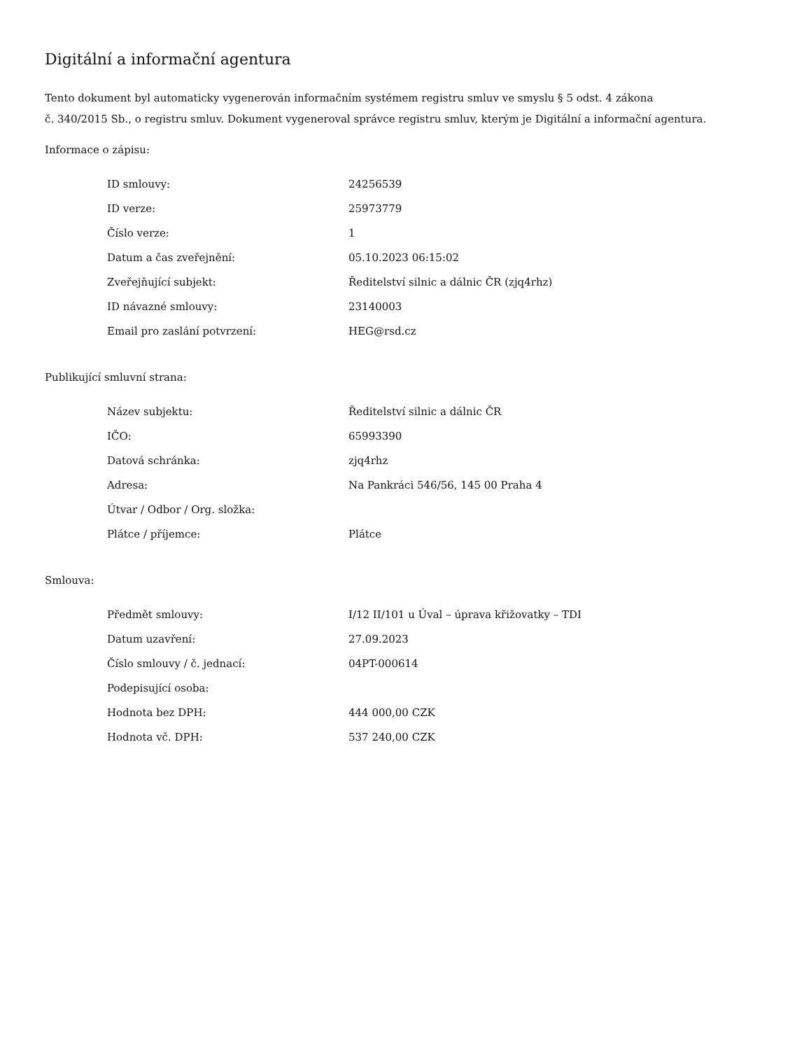Digitální a informační agentura
Tento dokument byl automaticky vygenerován informačním systémem registru smluv ve smyslu § 5 odst. 4 zákona
č. 340/2015 Sb., o registru smluv. Dokument vygeneroval správce registru smluv, kterým je Digitální a informační agentura.
Informace o zápisu:
| ID smlouvy: | 24256539 |
| ID verze: | 25973779 |
| Číslo verze: | 1 |
| Datum a čas zveřejnění: | 05.10.2023 06:15:02 |
| Zveřejňující subjekt: | Ředitelství silnic a dálnic ČR (zjq4rhz) |
| ID návazné smlouvy: | 23140003 |
| Email pro zaslání potvrzení: | HEG@rsd.cz |
Publikující smluvní strana:
| Název subjektu: | Ředitelství silnic a dálnic ČR |
| IČO: | 65993390 |
| Datová schránka: | zjq4rhz |
| Adresa: | Na Pankráci 546/56, 145 00 Praha 4 |
| Útvar / Odbor / Org. složka: | |
| Plátce / příjemce: | Plátce |
Smlouva:
| Předmět smlouvy: | I/12 II/101 u Úval – úprava křižovatky – TDI |
| Datum uzavření: | 27.09.2023 |
| Číslo smlouvy / č. jednací: | 04PT-000614 |
| Podepisující osoba: | |
| Hodnota bez DPH: | 444 000,00 CZK |
| Hodnota vč. DPH: | 537 240,00 CZK |